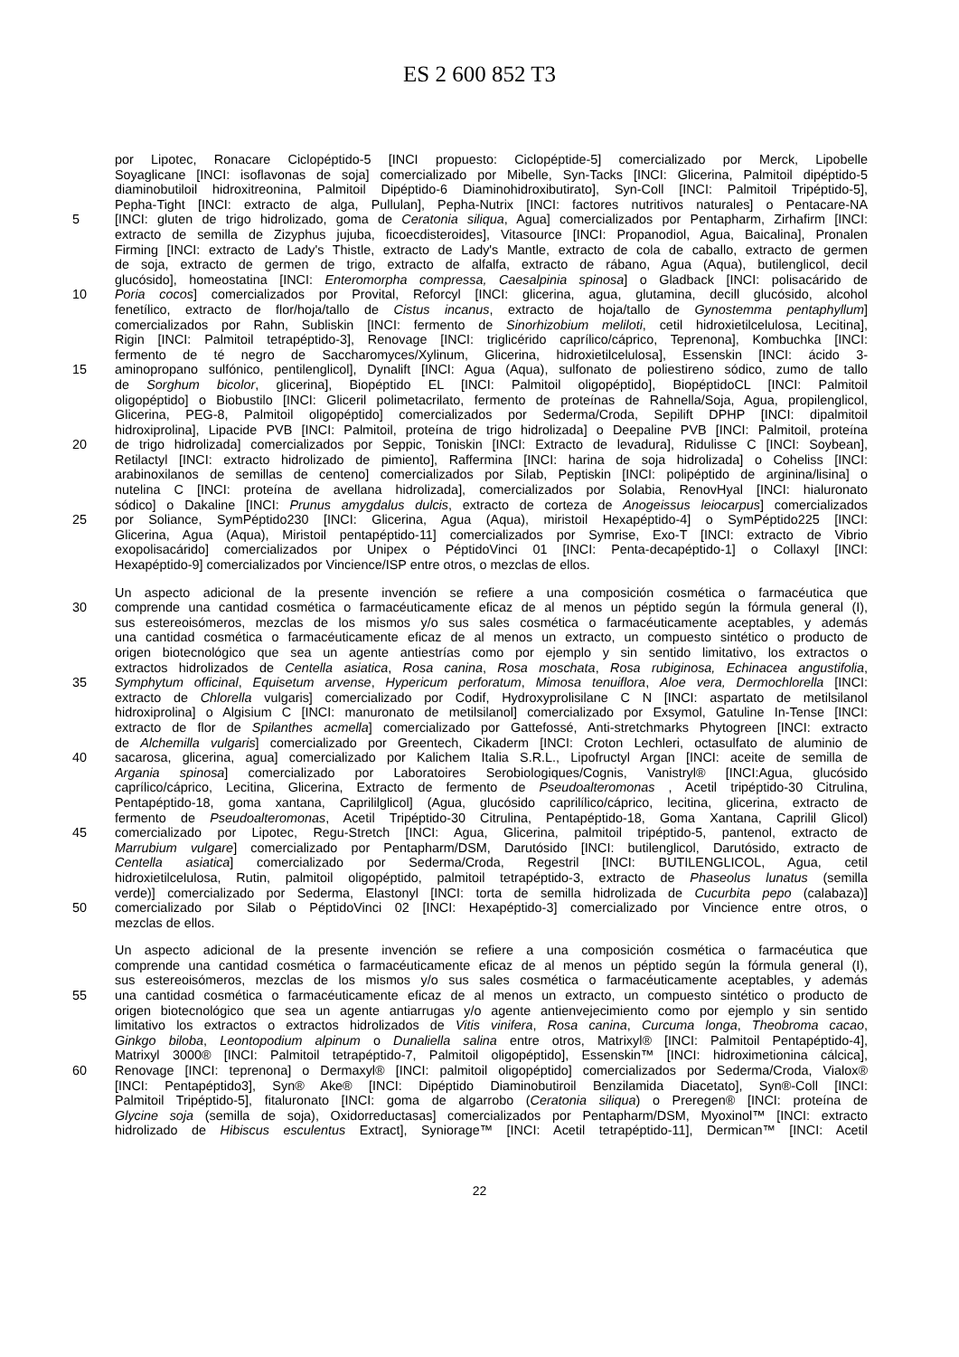ES 2 600 852 T3
por Lipotec, Ronacare Ciclopéptido-5 [INCI propuesto: Ciclopéptide-5] comercializado por Merck, Lipobelle
Soyaglicane [INCI: isoflavonas de soja] comercializado por Mibelle, Syn-Tacks [INCI: Glicerina, Palmitoil dipéptido-5
diaminobutiloil hidroxitreonina, Palmitoil Dipéptido-6 Diaminohidroxibutirato], Syn-Coll [INCI: Palmitoil Tripéptido-5],
Pepha-Tight [INCI: extracto de alga, Pullulan], Pepha-Nutrix [INCI: factores nutritivos naturales] o Pentacare-NA
5 [INCI: gluten de trigo hidrolizado, goma de Ceratonia siliqua, Agua] comercializados por Pentapharm, Zirhafirm [INCI:
extracto de semilla de Zizyphus jujuba, ficoecdisteroides], Vitasource [INCI: Propanodiol, Agua, Baicalina], Pronalen
Firming [INCI: extracto de Lady's Thistle, extracto de Lady's Mantle, extracto de cola de caballo, extracto de germen
de soja, extracto de germen de trigo, extracto de alfalfa, extracto de rábano, Agua (Aqua), butilenglicol, decil
glucósido], homeostatina [INCI: Enteromorpha compressa, Caesalpinia spinosa] o Gladback [INCI: polisacárido de
10 Poria cocos] comercializados por Provital, Reforcyl [INCI: glicerina, agua, glutamina, decill glucósido, alcohol
fenetílico, extracto de flor/hoja/tallo de Cistus incanus, extracto de hoja/tallo de Gynostemma pentaphyllum]
comercializados por Rahn, Subliskin [INCI: fermento de Sinorhizobium meliloti, cetil hidroxietilcelulosa, Lecitina],
Rigin [INCI: Palmitoil tetrapéptido-3], Renovage [INCI: triglicérido caprílico/cáprico, Teprenona], Kombuchka [INCI:
fermento de té negro de Saccharomyces/Xylinum, Glicerina, hidroxietilcelulosa], Essenskin [INCI: ácido 3-
15 aminopropano sulfónico, pentilenglicol], Dynalift [INCI: Agua (Aqua), sulfonato de poliestireno sódico, zumo de tallo
de Sorghum bicolor, glicerina], Biopéptido EL [INCI: Palmitoil oligopéptido], BiopéptidoCL [INCI: Palmitoil
oligopéptido] o Biobustilo [INCI: Gliceril polimetacrilato, fermento de proteínas de Rahnella/Soja, Agua, propilenglicol,
Glicerina, PEG-8, Palmitoil oligopéptido] comercializados por Sederma/Croda, Sepilift DPHP [INCI: dipalmitoil
hidroxiprolina], Lipacide PVB [INCI: Palmitoil, proteína de trigo hidrolizada] o Deepaline PVB [INCI: Palmitoil, proteína
20 de trigo hidrolizada] comercializados por Seppic, Toniskin [INCI: Extracto de levadura], Ridulisse C [INCI: Soybean],
Retilactyl [INCI: extracto hidrolizado de pimiento], Raffermina [INCI: harina de soja hidrolizada] o Coheliss [INCI:
arabinoxilanos de semillas de centeno] comercializados por Silab, Peptiskin [INCI: polipéptido de arginina/lisina] o
nutelina C [INCI: proteína de avellana hidrolizada], comercializados por Solabia, RenovHyal [INCI: hialuronato
sódico] o Dakaline [INCI: Prunus amygdalus dulcis, extracto de corteza de Anogeissus leiocarpus] comercializados
25 por Soliance, SymPéptido230 [INCI: Glicerina, Agua (Aqua), miristoil Hexapéptido-4] o SymPéptido225 [INCI:
Glicerina, Agua (Aqua), Miristoil pentapéptido-11] comercializados por Symrise, Exo-T [INCI: extracto de Vibrio
exopolisacárido] comercializados por Unipex o PéptidoVinci 01 [INCI: Penta-decapéptido-1] o Collaxyl [INCI:
Hexapéptido-9] comercializados por Vincience/ISP entre otros, o mezclas de ellos.
Un aspecto adicional de la presente invención se refiere a una composición cosmética o farmacéutica que
30 comprende una cantidad cosmética o farmacéuticamente eficaz de al menos un péptido según la fórmula general (I),
sus estereoisómeros, mezclas de los mismos y/o sus sales cosmética o farmacéuticamente aceptables, y además
una cantidad cosmética o farmacéuticamente eficaz de al menos un extracto, un compuesto sintético o producto de
origen biotecnológico que sea un agente antiestrías como por ejemplo y sin sentido limitativo, los extractos o
extractos hidrolizados de Centella asiatica, Rosa canina, Rosa moschata, Rosa rubiginosa, Echinacea angustifolia,
35 Symphytum officinal, Equisetum arvense, Hypericum perforatum, Mimosa tenuiflora, Aloe vera, Dermochlorella [INCI:
extracto de Chlorella vulgaris] comercializado por Codif, Hydroxyprolisilane C N [INCI: aspartato de metilsilanol
hidroxiprolina] o Algisium C [INCI: manuronato de metilsilanol] comercializado por Exsymol, Gatuline In-Tense [INCI:
extracto de flor de Spilanthes acmella] comercializado por Gattefossé, Anti-stretchmarks Phytogreen [INCI: extracto
de Alchemilla vulgaris] comercializado por Greentech, Cikaderm [INCI: Croton Lechleri, octasulfato de aluminio de
40 sacarosa, glicerina, agua] comercializado por Kalichem Italia S.R.L., Lipofructyl Argan [INCI: aceite de semilla de
Argania spinosa] comercializado por Laboratoires Serobiologiques/Cognis, Vanistryl® [INCI:Agua, glucósido
caprílico/cáprico, Lecitina, Glicerina, Extracto de fermento de Pseudoalteromonas , Acetil tripéptido-30 Citrulina,
Pentapéptido-18, goma xantana, Caprililglicol] (Agua, glucósido caprilílico/cáprico, lecitina, glicerina, extracto de
fermento de Pseudoalteromonas, Acetil Tripéptido-30 Citrulina, Pentapéptido-18, Goma Xantana, Caprilil Glicol)
45 comercializado por Lipotec, Regu-Stretch [INCI: Agua, Glicerina, palmitoil tripéptido-5, pantenol, extracto de
Marrubium vulgare] comercializado por Pentapharm/DSM, Darutósido [INCI: butilenglicol, Darutósido, extracto de
Centella asiatica] comercializado por Sederma/Croda, Regestril [INCI: BUTILENGLICOL, Agua, cetil
hidroxietilcelulosa, Rutin, palmitoil oligopéptido, palmitoil tetrapéptido-3, extracto de Phaseolus lunatus (semilla
verde)] comercializado por Sederma, Elastonyl [INCI: torta de semilla hidrolizada de Cucurbita pepo (calabaza)]
50 comercializado por Silab o PéptidoVinci 02 [INCI: Hexapéptido-3] comercializado por Vincience entre otros, o
mezclas de ellos.
Un aspecto adicional de la presente invención se refiere a una composición cosmética o farmacéutica que
comprende una cantidad cosmética o farmacéuticamente eficaz de al menos un péptido según la fórmula general (I),
sus estereoisómeros, mezclas de los mismos y/o sus sales cosmética o farmacéuticamente aceptables, y además
55 una cantidad cosmética o farmacéuticamente eficaz de al menos un extracto, un compuesto sintético o producto de
origen biotecnológico que sea un agente antiarrugas y/o agente antienvejecimiento como por ejemplo y sin sentido
limitativo los extractos o extractos hidrolizados de Vitis vinifera, Rosa canina, Curcuma longa, Theobroma cacao,
Ginkgo biloba, Leontopodium alpinum o Dunaliella salina entre otros, Matrixyl® [INCI: Palmitoil Pentapéptido-4],
Matrixyl 3000® [INCI: Palmitoil tetrapéptido-7, Palmitoil oligopéptido], Essenskin™ [INCI: hidroximetionina cálcica],
60 Renovage [INCI: teprenona] o Dermaxyl® [INCI: palmitoil oligopéptido] comercializados por Sederma/Croda, Vialox®
[INCI: Pentapéptido3], Syn® Ake® [INCI: Dipéptido Diaminobutiroil Benzilamida Diacetato], Syn®-Coll [INCI:
Palmitoil Tripéptido-5], fitaluronato [INCI: goma de algarrobo (Ceratonia siliqua) o Preregen® [INCI: proteína de
Glycine soja (semilla de soja), Oxidorreductasas] comercializados por Pentapharm/DSM, Myoxinol™ [INCI: extracto
hidrolizado de Hibiscus esculentus Extract], Syniorage™ [INCI: Acetil tetrapéptido-11], Dermican™ [INCI: Acetil
22